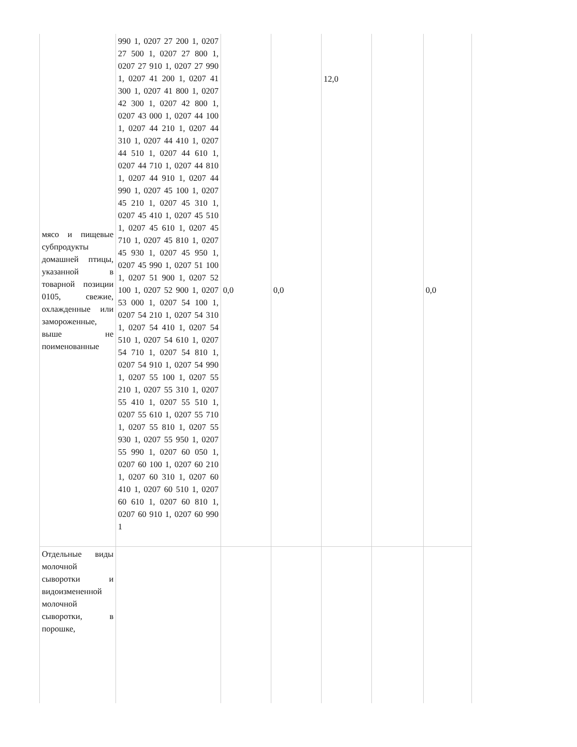| мясо и пищевые субпродукты домашней птицы, указанной в товарной позиции 0105, свежие, охлажденные или замороженные, выше не поименованные | 990 1, 0207 27 200 1, 0207 27 500 1, 0207 27 800 1, 0207 27 910 1, 0207 27 990 1, 0207 41 200 1, 0207 41 300 1, 0207 41 800 1, 0207 42 300 1, 0207 42 800 1, 0207 43 000 1, 0207 44 100 1, 0207 44 210 1, 0207 44 310 1, 0207 44 410 1, 0207 44 510 1, 0207 44 610 1, 0207 44 710 1, 0207 44 810 1, 0207 44 910 1, 0207 44 990 1, 0207 45 100 1, 0207 45 210 1, 0207 45 310 1, 0207 45 410 1, 0207 45 510 1, 0207 45 610 1, 0207 45 710 1, 0207 45 810 1, 0207 45 930 1, 0207 45 950 1, 0207 45 990 1, 0207 51 100 1, 0207 51 900 1, 0207 52 100 1, 0207 52 900 1, 0207 53 000 1, 0207 54 100 1, 0207 54 210 1, 0207 54 310 1, 0207 54 410 1, 0207 54 510 1, 0207 54 610 1, 0207 54 710 1, 0207 54 810 1, 0207 54 910 1, 0207 54 990 1, 0207 55 100 1, 0207 55 210 1, 0207 55 310 1, 0207 55 410 1, 0207 55 510 1, 0207 55 610 1, 0207 55 710 1, 0207 55 810 1, 0207 55 930 1, 0207 55 950 1, 0207 55 990 1, 0207 60 050 1, 0207 60 100 1, 0207 60 210 1, 0207 60 310 1, 0207 60 410 1, 0207 60 510 1, 0207 60 610 1, 0207 60 810 1, 0207 60 910 1, 0207 60 990 1 | 0,0 | 0,0 | 12,0 | | 0,0 |
| Отдельные виды молочной сыворотки и видоизмененной молочной сыворотки, в порошке, | | | | | | |